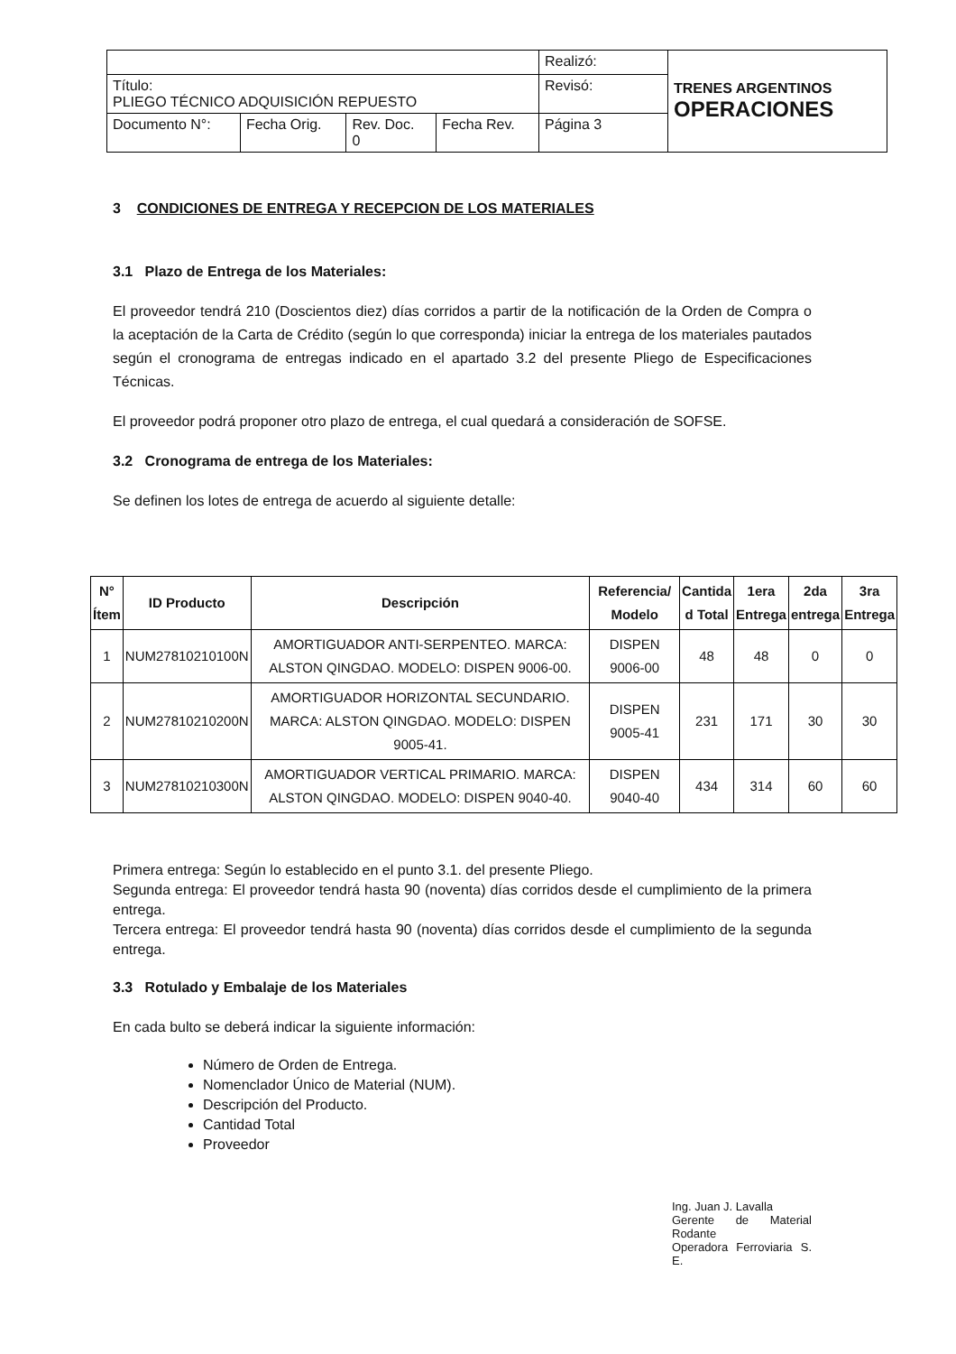| | | | | Realizó: | TRENES ARGENTINOS OPERACIONES |
| Título: PLIEGO TÉCNICO ADQUISICIÓN REPUESTO | | | | Revisó: | |
| Documento N°: | Fecha Orig. | Rev. Doc. 0 | Fecha Rev. | Página 3 | |
3 CONDICIONES DE ENTREGA Y RECEPCION DE LOS MATERIALES
3.1 Plazo de Entrega de los Materiales:
El proveedor tendrá 210 (Doscientos diez) días corridos a partir de la notificación de la Orden de Compra o la aceptación de la Carta de Crédito (según lo que corresponda) iniciar la entrega de los materiales pautados según el cronograma de entregas indicado en el apartado 3.2 del presente Pliego de Especificaciones Técnicas.
El proveedor podrá proponer otro plazo de entrega, el cual quedará a consideración de SOFSE.
3.2 Cronograma de entrega de los Materiales:
Se definen los lotes de entrega de acuerdo al siguiente detalle:
| N° Ítem | ID Producto | Descripción | Referencia/ Modelo | Cantida d Total | 1era Entrega | 2da entrega | 3ra Entrega |
| --- | --- | --- | --- | --- | --- | --- | --- |
| 1 | NUM27810210100N | AMORTIGUADOR ANTI-SERPENTEO. MARCA: ALSTON QINGDAO. MODELO: DISPEN 9006-00. | DISPEN 9006-00 | 48 | 48 | 0 | 0 |
| 2 | NUM27810210200N | AMORTIGUADOR HORIZONTAL SECUNDARIO. MARCA: ALSTON QINGDAO. MODELO: DISPEN 9005-41. | DISPEN 9005-41 | 231 | 171 | 30 | 30 |
| 3 | NUM27810210300N | AMORTIGUADOR VERTICAL PRIMARIO. MARCA: ALSTON QINGDAO. MODELO: DISPEN 9040-40. | DISPEN 9040-40 | 434 | 314 | 60 | 60 |
Primera entrega: Según lo establecido en el punto 3.1. del presente Pliego.
Segunda entrega: El proveedor tendrá hasta 90 (noventa) días corridos desde el cumplimiento de la primera entrega.
Tercera entrega: El proveedor tendrá hasta 90 (noventa) días corridos desde el cumplimiento de la segunda entrega.
3.3 Rotulado y Embalaje de los Materiales
En cada bulto se deberá indicar la siguiente información:
Número de Orden de Entrega.
Nomenclador Único de Material (NUM).
Descripción del Producto.
Cantidad Total
Proveedor
Ing. Juan J. Lavalla
Gerente de Material Rodante
Operadora Ferroviaria S. E.